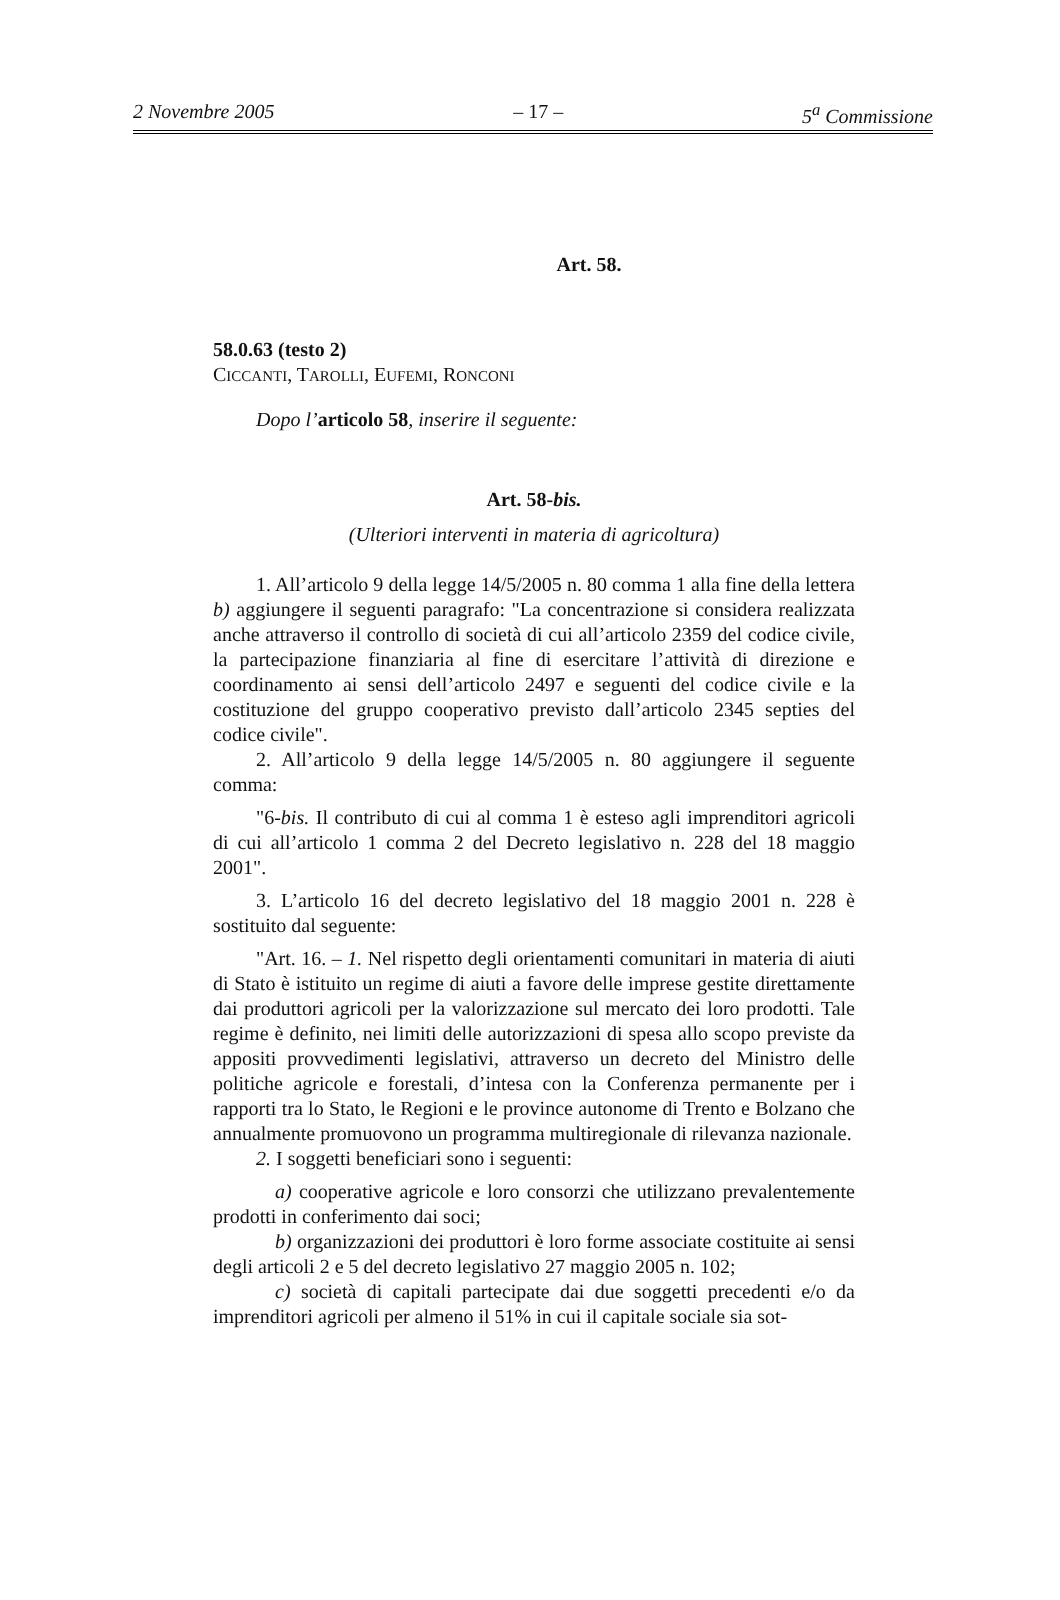2 Novembre 2005 – 17 – 5<sup>a</sup> Commissione
Art. 58.
58.0.63 (testo 2)
CICCANTI, TAROLLI, EUFEMI, RONCONI
Dopo l’articolo 58, inserire il seguente:
Art. 58-bis.
(Ulteriori interventi in materia di agricoltura)
1. All’articolo 9 della legge 14/5/2005 n. 80 comma 1 alla fine della lettera b) aggiungere il seguenti paragrafo: "La concentrazione si considera realizzata anche attraverso il controllo di società di cui all’articolo 2359 del codice civile, la partecipazione finanziaria al fine di esercitare l’attività di direzione e coordinamento ai sensi dell’articolo 2497 e seguenti del codice civile e la costituzione del gruppo cooperativo previsto dall’articolo 2345 septies del codice civile".
2. All’articolo 9 della legge 14/5/2005 n. 80 aggiungere il seguente comma:
"6-bis. Il contributo di cui al comma 1 è esteso agli imprenditori agricoli di cui all’articolo 1 comma 2 del Decreto legislativo n. 228 del 18 maggio 2001".
3. L’articolo 16 del decreto legislativo del 18 maggio 2001 n. 228 è sostituito dal seguente:
"Art. 16. – 1. Nel rispetto degli orientamenti comunitari in materia di aiuti di Stato è istituito un regime di aiuti a favore delle imprese gestite direttamente dai produttori agricoli per la valorizzazione sul mercato dei loro prodotti. Tale regime è definito, nei limiti delle autorizzazioni di spesa allo scopo previste da appositi provvedimenti legislativi, attraverso un decreto del Ministro delle politiche agricole e forestali, d’intesa con la Conferenza permanente per i rapporti tra lo Stato, le Regioni e le province autonome di Trento e Bolzano che annualmente promuovono un programma multiregionale di rilevanza nazionale.
2. I soggetti beneficiari sono i seguenti:
a) cooperative agricole e loro consorzi che utilizzano prevalentemente prodotti in conferimento dai soci;
b) organizzazioni dei produttori è loro forme associate costituite ai sensi degli articoli 2 e 5 del decreto legislativo 27 maggio 2005 n. 102;
c) società di capitali partecipate dai due soggetti precedenti e/o da imprenditori agricoli per almeno il 51% in cui il capitale sociale sia sot-